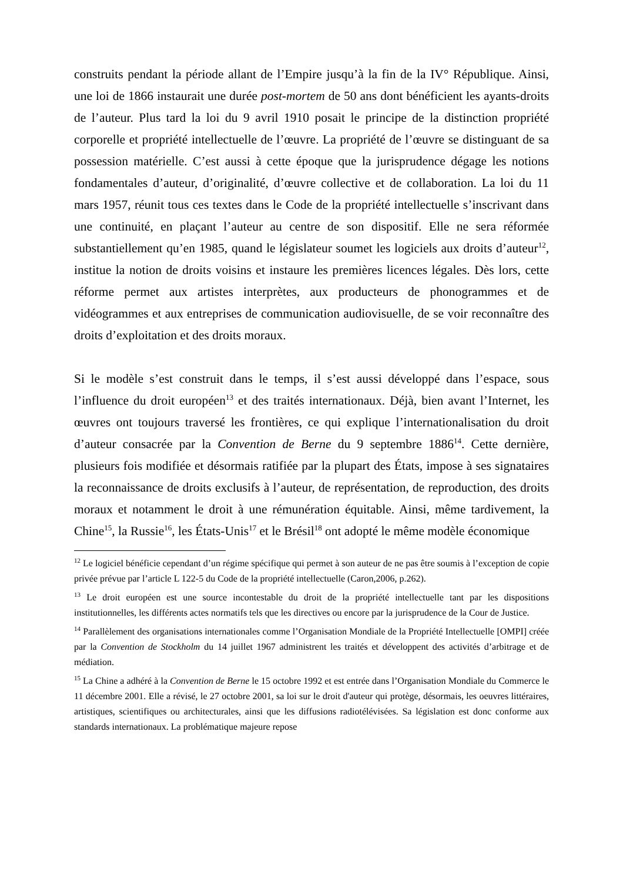construits pendant la période allant de l’Empire jusqu’à la fin de la IV° République. Ainsi, une loi de 1866 instaurait une durée post-mortem de 50 ans dont bénéficient les ayants-droits de l’auteur. Plus tard la loi du 9 avril 1910 posait le principe de la distinction propriété corporelle et propriété intellectuelle de l’œuvre. La propriété de l’œuvre se distinguant de sa possession matérielle. C’est aussi à cette époque que la jurisprudence dégage les notions fondamentales d’auteur, d’originalité, d’œuvre collective et de collaboration. La loi du 11 mars 1957, réunit tous ces textes dans le Code de la propriété intellectuelle s’inscrivant dans une continuité, en plaçant l’auteur au centre de son dispositif. Elle ne sera réformée substantiellement qu’en 1985, quand le législateur soumet les logiciels aux droits d’auteur<sup>12</sup>, institue la notion de droits voisins et instaure les premières licences légales. Dès lors, cette réforme permet aux artistes interprètes, aux producteurs de phonogrammes et de vidéogrammes et aux entreprises de communication audiovisuelle, de se voir reconnaître des droits d’exploitation et des droits moraux.
Si le modèle s’est construit dans le temps, il s’est aussi développé dans l’espace, sous l’influence du droit européen<sup>13</sup> et des traités internationaux. Déjà, bien avant l’Internet, les œuvres ont toujours traversé les frontières, ce qui explique l’internationalisation du droit d’auteur consacrée par la Convention de Berne du 9 septembre 1886<sup>14</sup>. Cette dernière, plusieurs fois modifiée et désormais ratifiée par la plupart des États, impose à ses signataires la reconnaissance de droits exclusifs à l’auteur, de représentation, de reproduction, des droits moraux et notamment le droit à une rémunération équitable. Ainsi, même tardivement, la Chine<sup>15</sup>, la Russie<sup>16</sup>, les États-Unis<sup>17</sup> et le Brésil<sup>18</sup> ont adopté le même modèle économique
<sup>12</sup> Le logiciel bénéficie cependant d’un régime spécifique qui permet à son auteur de ne pas être soumis à l’exception de copie privée prévue par l’article L 122-5 du Code de la propriété intellectuelle (Caron,2006, p.262).
<sup>13</sup> Le droit européen est une source incontestable du droit de la propriété intellectuelle tant par les dispositions institutionnelles, les différents actes normatifs tels que les directives ou encore par la jurisprudence de la Cour de Justice.
<sup>14</sup> Parallèlement des organisations internationales comme l’Organisation Mondiale de la Propriété Intellectuelle [OMPI] créée par la Convention de Stockholm du 14 juillet 1967 administrent les traités et développent des activités d’arbitrage et de médiation.
<sup>15</sup> La Chine a adhéré à la Convention de Berne le 15 octobre 1992 et est entrée dans l’Organisation Mondiale du Commerce le 11 décembre 2001. Elle a révisé, le 27 octobre 2001, sa loi sur le droit d'auteur qui protège, désormais, les oeuvres littéraires, artistiques, scientifiques ou architecturales, ainsi que les diffusions radiotélévisées. Sa législation est donc conforme aux standards internationaux. La problématique majeure repose